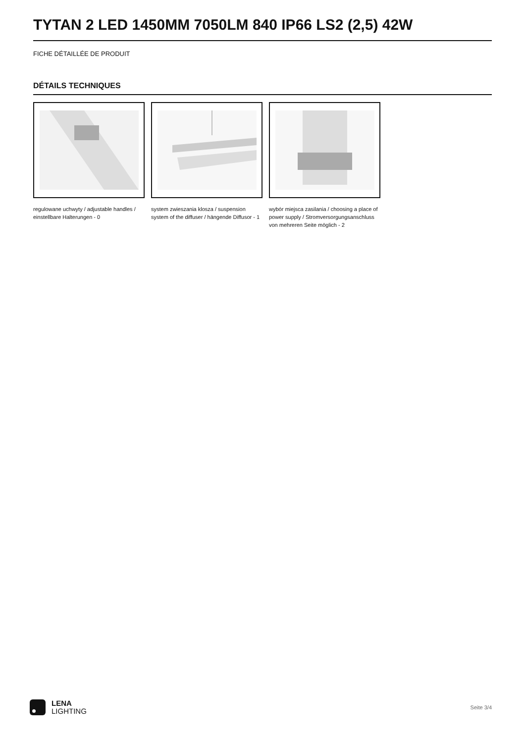TYTAN 2 LED 1450MM 7050LM 840 IP66 LS2 (2,5) 42W
FICHE DÉTAILLÉE DE PRODUIT
DÉTAILS TECHNIQUES
regulowane uchwyty / adjustable handles / einstellbare Halterungen - 0
system zwieszania klosza / suspension system of the diffuser / hängende Diffusor - 1
wybór miejsca zasilania / choosing a place of power supply / Stromversorgungsanschluss von mehreren Seite möglich - 2
LENA
LIGHTING
Seite 3/4